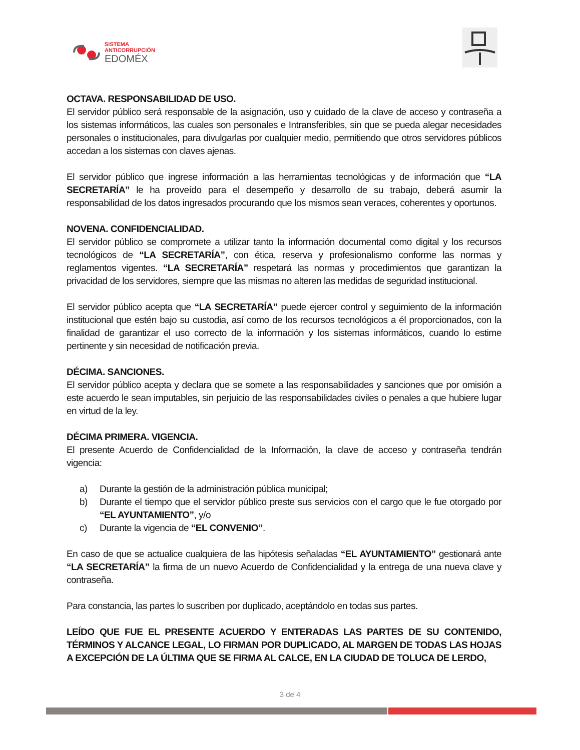SISTEMA
ANTICORRUPCIÓN
EDOMÉX
OCTAVA. RESPONSABILIDAD DE USO.
El servidor público será responsable de la asignación, uso y cuidado de la clave de acceso y contraseña a los sistemas informáticos, las cuales son personales e Intransferibles, sin que se pueda alegar necesidades personales o institucionales, para divulgarlas por cualquier medio, permitiendo que otros servidores públicos accedan a los sistemas con claves ajenas.
El servidor público que ingrese información a las herramientas tecnológicas y de información que “LA SECRETARÍA” le ha proveído para el desempeño y desarrollo de su trabajo, deberá asumir la responsabilidad de los datos ingresados procurando que los mismos sean veraces, coherentes y oportunos.
NOVENA. CONFIDENCIALIDAD.
El servidor público se compromete a utilizar tanto la información documental como digital y los recursos tecnológicos de “LA SECRETARÍA”, con ética, reserva y profesionalismo conforme las normas y reglamentos vigentes. “LA SECRETARÍA” respetará las normas y procedimientos que garantizan la privacidad de los servidores, siempre que las mismas no alteren las medidas de seguridad institucional.
El servidor público acepta que “LA SECRETARÍA” puede ejercer control y seguimiento de la información institucional que estén bajo su custodia, así como de los recursos tecnológicos a él proporcionados, con la finalidad de garantizar el uso correcto de la información y los sistemas informáticos, cuando lo estime pertinente y sin necesidad de notificación previa.
DÉCIMA. SANCIONES.
El servidor público acepta y declara que se somete a las responsabilidades y sanciones que por omisión a este acuerdo le sean imputables, sin perjuicio de las responsabilidades civiles o penales a que hubiere lugar en virtud de la ley.
DÉCIMA PRIMERA. VIGENCIA.
El presente Acuerdo de Confidencialidad de la Información, la clave de acceso y contraseña tendrán vigencia:
a) Durante la gestión de la administración pública municipal;
b) Durante el tiempo que el servidor público preste sus servicios con el cargo que le fue otorgado por “EL AYUNTAMIENTO”, y/o
c) Durante la vigencia de “EL CONVENIO”.
En caso de que se actualice cualquiera de las hipótesis señaladas “EL AYUNTAMIENTO” gestionará ante “LA SECRETARÍA” la firma de un nuevo Acuerdo de Confidencialidad y la entrega de una nueva clave y contraseña.
Para constancia, las partes lo suscriben por duplicado, aceptándolo en todas sus partes.
LEÍDO QUE FUE EL PRESENTE ACUERDO Y ENTERADAS LAS PARTES DE SU CONTENIDO, TÉRMINOS Y ALCANCE LEGAL, LO FIRMAN POR DUPLICADO, AL MARGEN DE TODAS LAS HOJAS A EXCEPCIÓN DE LA ÚLTIMA QUE SE FIRMA AL CALCE, EN LA CIUDAD DE TOLUCA DE LERDO,
3 de 4